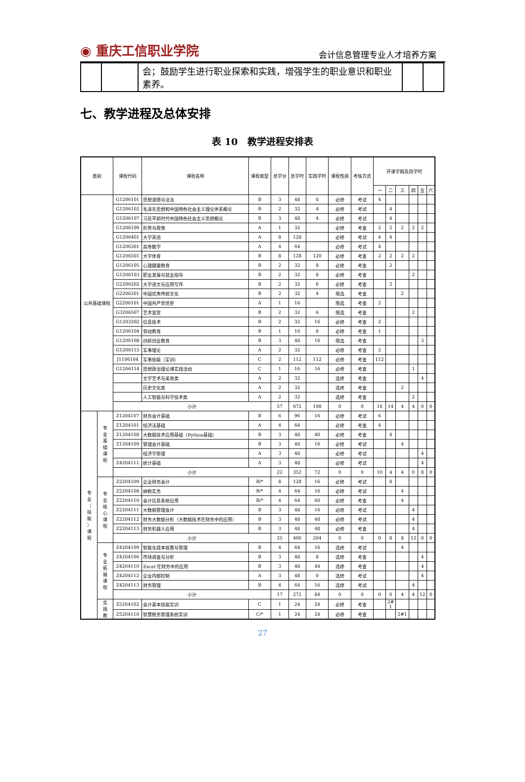◉ 重庆工信职业学院 会计信息管理专业人才培养方案
| | | 会；鼓励学生进行职业探索和实践，增强学生的职业意识和职业素养。 | | |
七、教学进程及总体安排
表 10　教学进程安排表
| 类别 | | 课程代码 | 课程名称 | 课程类型 | 总学分 | 总学时 | 实践学时 | 课程性质 | 考核方式 | 开课学期及周学时 | | | | | |
| --- | --- | --- | --- | --- | --- | --- | --- | --- | --- | --- | --- | --- | --- | --- | --- |
| | | | | | | | | | | 一 | 二 | 三 | 四 | 五 | 六 |
| 公共基础课程 | | G1206101 | 思想道德与法治 | B | 3 | 48 | 8 | 必修 | 考试 | 4 | | | | | |
| | | G1206102 | 毛泽东思想和中国特色社会主义理论体系概论 | B | 2 | 32 | 4 | 必修 | 考试 | | 4 | | | | |
| | | G1206107 | 习近平新时代中国特色社会主义思想概论 | B | 3 | 48 | 4 | 必修 | 考试 | | 4 | | | | |
| | | G1206109 | 形势与政策 | A | 1 | 32 | | 必修 | 考查 | 2 | 2 | 2 | 2 | 2 | |
| | | G1206401 | 大学英语 | A | 8 | 128 | | 必修 | 考试 | 4 | 4 | | | | |
| | | G1206301 | 高等数学 | A | 4 | 64 | | 必修 | 考试 | 4 | | | | | |
| | | G1206501 | 大学体育 | B | 8 | 128 | 120 | 必修 | 考查 | 2 | 2 | 2 | 2 | | |
| | | G1206105 | 心理健康教育 | B | 2 | 32 | 8 | 必修 | 考查 | | 2 | | | | |
| | | G1206103 | 职业发展与就业指导 | B | 2 | 32 | 8 | 必修 | 考查 | | | | 2 | | |
| | | G2206202 | 大学语文与应用写作 | B | 2 | 32 | 6 | 必修 | 考查 | | 2 | | | | |
| | | G2206201 | 中国优秀传统文化 | B | 2 | 32 | 4 | 限选 | 考查 | | | 2 | | | |
| | | G2206101 | 中国共产党党史 | A | 1 | 16 | | 限选 | 考查 | 2 | | | | | |
| | | G3206507 | 艺术鉴赏 | B | 2 | 32 | 6 | 限选 | 考查 | | | | 2 | | |
| | | G1203202 | 信息技术 | B | 2 | 32 | 16 | 必修 | 考查 | 2 | | | | | |
| | | G1206104 | 劳动教育 | B | 1 | 16 | 8 | 必修 | 考查 | 1 | | | | | |
| | | G1206108 | 创新创业教育 | B | 3 | 48 | 16 | 限选 | 考查 | | | | | 3 | |
| | | G1206115 | 军事理论 | A | 2 | 32 | | 必修 | 考查 | 2 | | | | | |
| | | J1106104 | 军事技能（军训） | C | 2 | 112 | 112 | 必修 | 考查 | 112 | | | | | |
| | | G1206114 | 思想政治理论课实践活动 | C | 1 | 16 | 16 | 必修 | 考查 | | | | 1 | | |
| | | | 文学艺术与美育类 | A | 2 | 32 | | 选修 | 考查 | | | | | 4 | |
| | | | 历史文化类 | A | 2 | 32 | | 选修 | 考查 | | | 2 | | | |
| | | | 人工智能与科学技术类 | A | 2 | 32 | | 选修 | 考查 | | | | 2 | | |
| | | 小计 | | | 57 | 672 | 198 | 0 | 0 | 16 | 14 | 4 | 4 | 0 | 0 |
| 专 业 （ 技 能 ） 课 程 | 专 业 基 础 课 程 | Z1204107 | 财务会计基础 | B | 6 | 96 | 16 | 必修 | 考试 | 6 | | | | | |
| | | Z1204101 | 经济法基础 | A | 4 | 64 | | 必修 | 考查 | 4 | | | | | |
| | | Z1204108 | 大数据技术应用基础（Python基础） | B | 3 | 48 | 40 | 必修 | 考查 | | 4 | | | | |
| | | Z1204109 | 管理会计基础 | B | 3 | 48 | 16 | 必修 | 考试 | | | 4 | | | |
| | | | 经济学原理 | A | 3 | 48 | | 必修 | 考试 | | | | | 4 | |
| | | Z4204111 | 统计基础 | A | 3 | 48 | | 必修 | 考试 | | | | | 4 | |
| | | 小计 | | | 22 | 352 | 72 | 0 | 0 | 10 | 4 | 4 | 0 | 8 | 0 |
| | 专 业 核 心 课 程 | Z2204109 | 企业财务会计 | B/* | 8 | 128 | 16 | 必修 | 考试 | | 8 | | | | |
| | | Z2204108 | 纳税实务 | B/* | 4 | 64 | 16 | 必修 | 考试 | | | 4 | | | |
| | | Z2204110 | 会计信息系统应用 | B/* | 4 | 64 | 60 | 必修 | 考查 | | | 4 | | | |
| | | Z2204111 | 大数据管理会计 | B | 3 | 48 | 16 | 必修 | 考试 | | | | 4 | | |
| | | Z2204112 | 财务大数据分析（大数据技术在财务中的应用） | B | 3 | 48 | 48 | 必修 | 考试 | | | | 4 | | |
| | | Z2204113 | 财务机器人应用 | B | 3 | 48 | 48 | 必修 | 考查 | | | | 4 | | |
| | | 小计 | | | 25 | 400 | 204 | 0 | 0 | 0 | 8 | 8 | 12 | 0 | 0 |
| | 专 业 拓 展 课 程 | Z4204109 | 智能化成本核算与管理 | B | 4 | 64 | 16 | 选修 | 考试 | | | 4 | | | |
| | | Z4204106 | 市场调查与分析 | B | 3 | 48 | 8 | 选修 | 考查 | | | | | 4 | |
| | | Z4204110 | Excel 在财务中的应用 | B | 3 | 48 | 44 | 选修 | 考查 | | | | | 4 | |
| | | Z4204112 | 企业内部控制 | A | 3 | 48 | 0 | 选修 | 考试 | | | | | 4 | |
| | | Z4204113 | 财务管理 | B | 4 | 64 | 16 | 选修 | 考试 | | | | 4 | | |
| | | 小计 | | | 17 | 272 | 84 | 0 | 0 | 0 | 0 | 4 | 4 | 12 | 0 |
| | 实 践 教 | Z5204102 | 会计基本技能实训 | C | 1 | 24 | 24 | 必修 | 考查 | | 2# 1 | | | | |
| | | Z5204110 | 智慧税务管理系统实训 | C/* | 1 | 24 | 24 | 必修 | 考查 | | | 2#1 | | | |
27